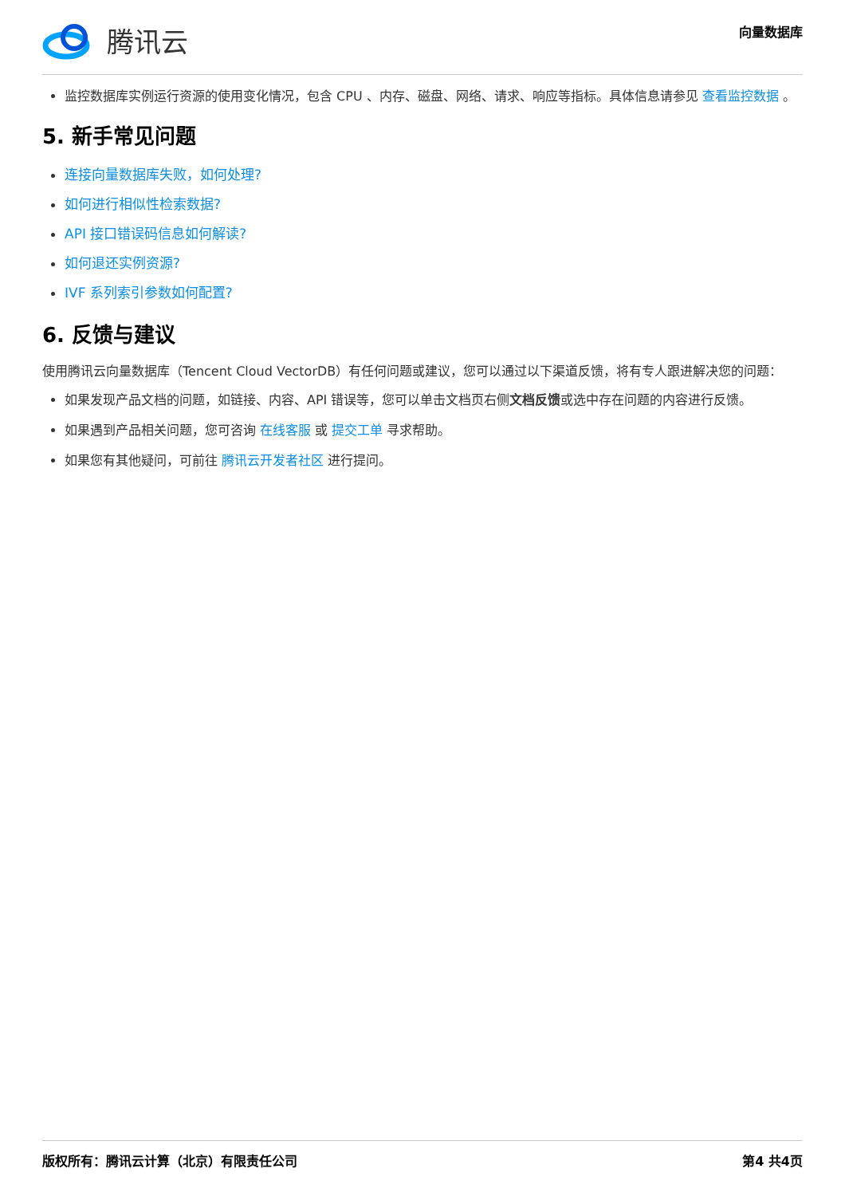腾讯云
向量数据库
监控数据库实例运行资源的使用变化情况，包含 CPU 、内存、磁盘、网络、请求、响应等指标。具体信息请参见 查看监控数据 。
5. 新手常见问题
连接向量数据库失败，如何处理?
如何进行相似性检索数据?
API 接口错误码信息如何解读?
如何退还实例资源?
IVF 系列索引参数如何配置?
6. 反馈与建议
使用腾讯云向量数据库（Tencent Cloud VectorDB）有任何问题或建议，您可以通过以下渠道反馈，将有专人跟进解决您的问题：
如果发现产品文档的问题，如链接、内容、API 错误等，您可以单击文档页右侧文档反馈或选中存在问题的内容进行反馈。
如果遇到产品相关问题，您可咨询 在线客服 或 提交工单 寻求帮助。
如果您有其他疑问，可前往 腾讯云开发者社区 进行提问。
版权所有：腾讯云计算（北京）有限责任公司 第4 共4页